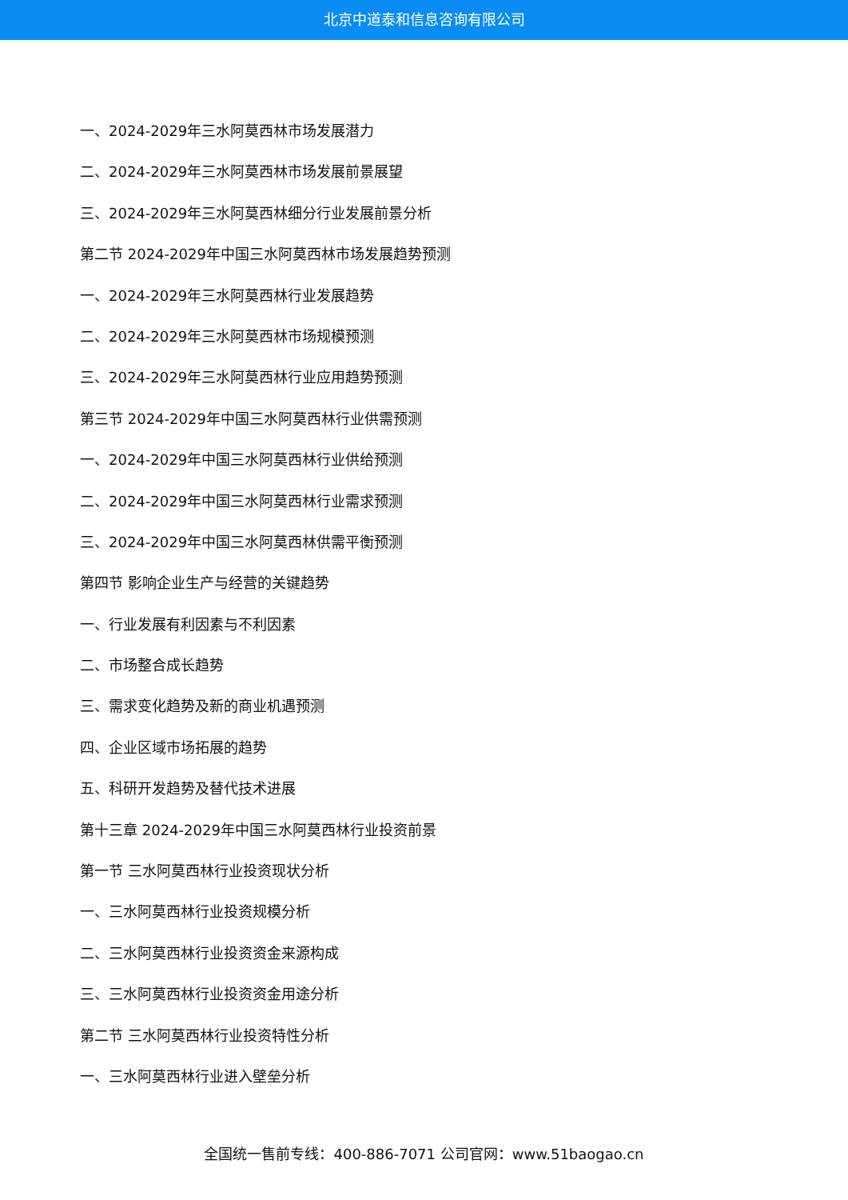北京中道泰和信息咨询有限公司
一、2024-2029年三水阿莫西林市场发展潜力
二、2024-2029年三水阿莫西林市场发展前景展望
三、2024-2029年三水阿莫西林细分行业发展前景分析
第二节 2024-2029年中国三水阿莫西林市场发展趋势预测
一、2024-2029年三水阿莫西林行业发展趋势
二、2024-2029年三水阿莫西林市场规模预测
三、2024-2029年三水阿莫西林行业应用趋势预测
第三节 2024-2029年中国三水阿莫西林行业供需预测
一、2024-2029年中国三水阿莫西林行业供给预测
二、2024-2029年中国三水阿莫西林行业需求预测
三、2024-2029年中国三水阿莫西林供需平衡预测
第四节 影响企业生产与经营的关键趋势
一、行业发展有利因素与不利因素
二、市场整合成长趋势
三、需求变化趋势及新的商业机遇预测
四、企业区域市场拓展的趋势
五、科研开发趋势及替代技术进展
第十三章 2024-2029年中国三水阿莫西林行业投资前景
第一节 三水阿莫西林行业投资现状分析
一、三水阿莫西林行业投资规模分析
二、三水阿莫西林行业投资资金来源构成
三、三水阿莫西林行业投资资金用途分析
第二节 三水阿莫西林行业投资特性分析
一、三水阿莫西林行业进入壁垒分析
全国统一售前专线：400-886-7071 公司官网：www.51baogao.cn